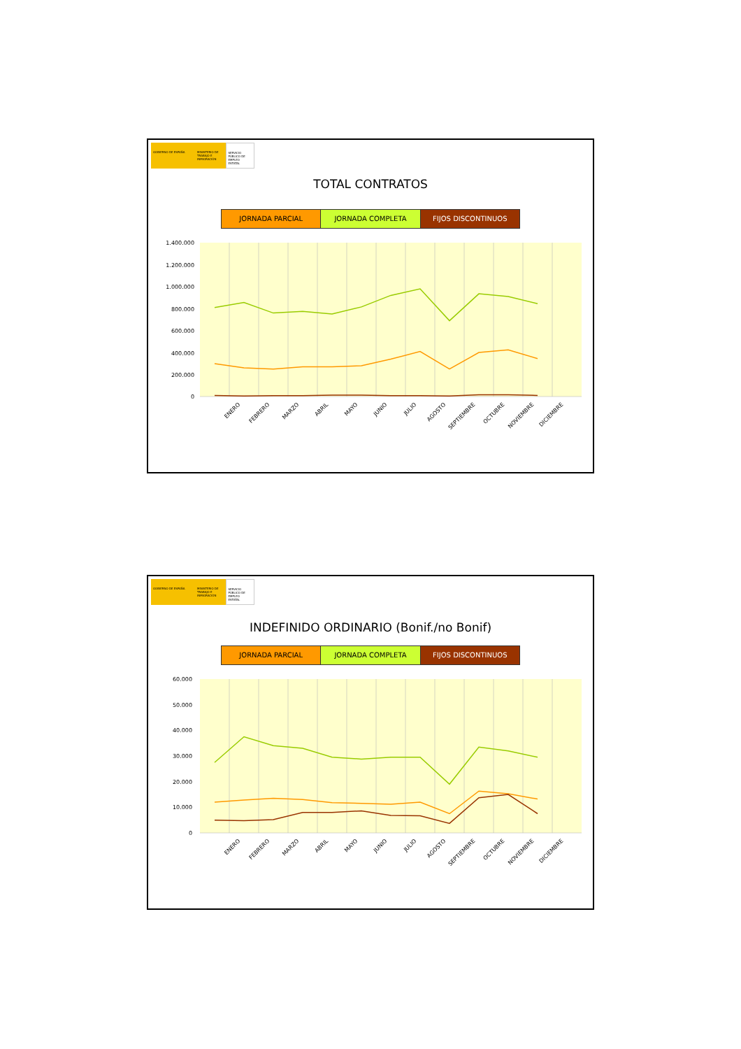GOBIERNO DE ESPAÑA MINISTERIO DE TRABAJO E INMIGRACIÓN
SERVICIO PÚBLICO DE EMPLEO ESTATAL
TOTAL CONTRATOS
JORNADA PARCIAL JORNADA COMPLETA FIJOS DISCONTINUOS
1.400.000
1.200.000
1.000.000
800.000
600.000
400.000
200.000
0
ENERO
FEBRERO
MARZO
ABRIL
MAYO
JUNIO
JULIO
AGOSTO
SEPTIEMBRE
OCTUBRE
NOVIEMBRE
DICIEMBRE
GOBIERNO DE ESPAÑA MINISTERIO DE TRABAJO E INMIGRACIÓN
SERVICIO PÚBLICO DE EMPLEO ESTATAL
INDEFINIDO ORDINARIO (Bonif./no Bonif)
JORNADA PARCIAL JORNADA COMPLETA FIJOS DISCONTINUOS
60.000
50.000
40.000
30.000
20.000
10.000
0
ENERO
FEBRERO
MARZO
ABRIL
MAYO
JUNIO
JULIO
AGOSTO
SEPTIEMBRE
OCTUBRE
NOVIEMBRE
DICIEMBRE